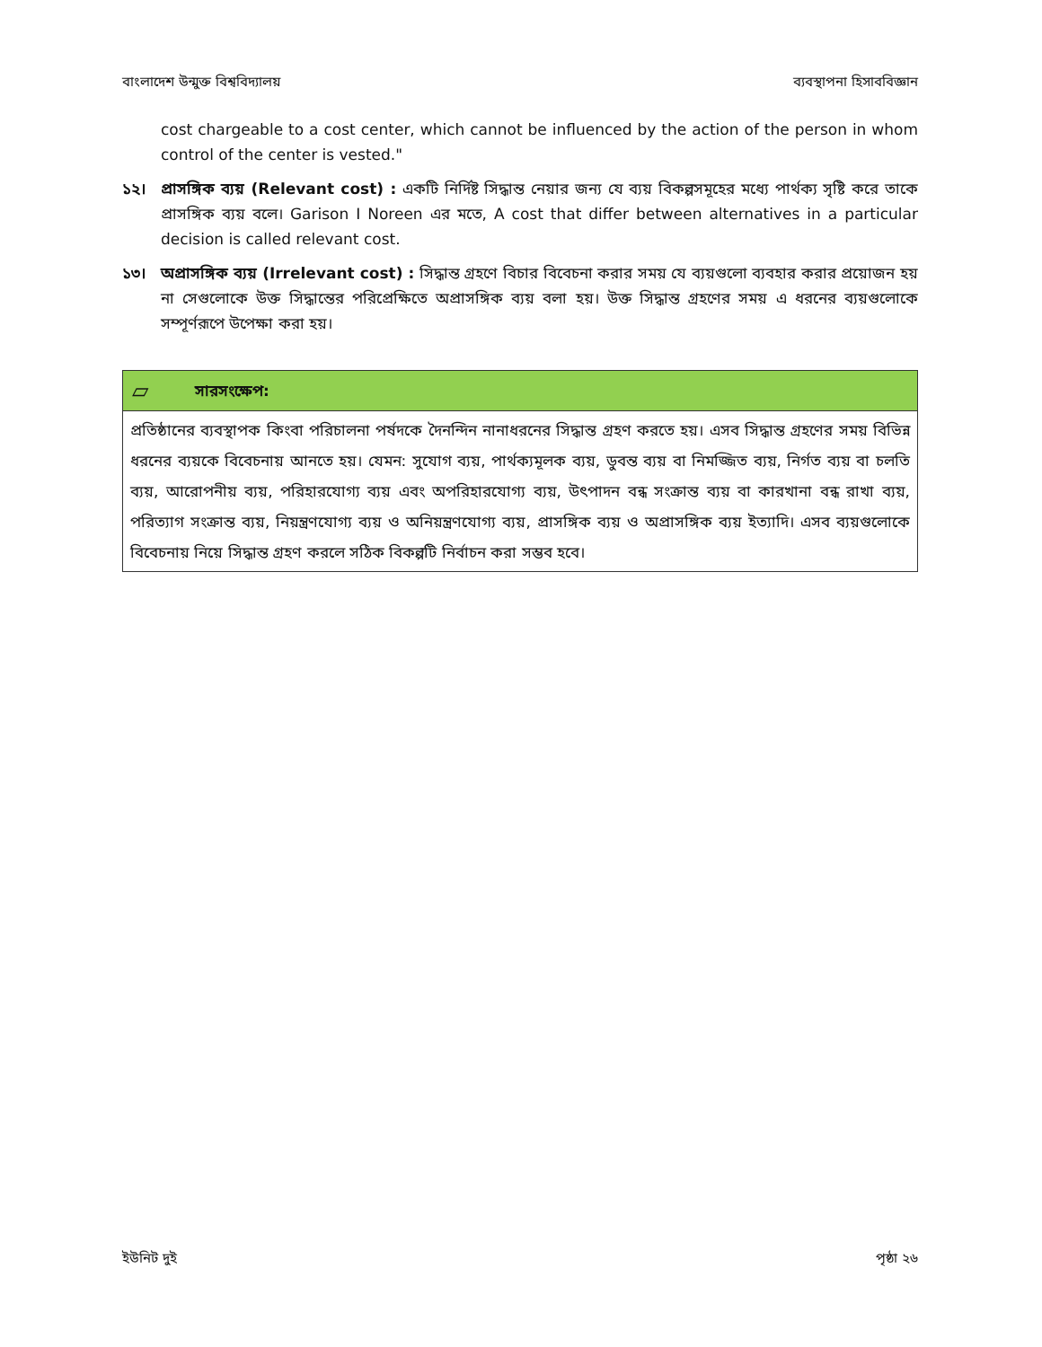বাংলাদেশ উন্মুক্ত বিশ্ববিদ্যালয় ব্যবস্থাপনা হিসাববিজ্ঞান
cost chargeable to a cost center, which cannot be influenced by the action of the person in whom control of the center is vested."
১২। প্রাসঙ্গিক ব্যয় (Relevant cost) : একটি নির্দিষ্ট সিদ্ধান্ত নেয়ার জন্য যে ব্যয় বিকল্পসমূহের মধ্যে পার্থক্য সৃষ্টি করে তাকে প্রাসঙ্গিক ব্যয় বলে। Garison I Noreen এর মতে, A cost that differ between alternatives in a particular decision is called relevant cost.
১৩। অপ্রাসঙ্গিক ব্যয় (Irrelevant cost) : সিদ্ধান্ত গ্রহণে বিচার বিবেচনা করার সময় যে ব্যয়গুলো ব্যবহার করার প্রয়োজন হয় না সেগুলোকে উক্ত সিদ্ধান্তের পরিপ্রেক্ষিতে অপ্রাসঙ্গিক ব্যয় বলা হয়। উক্ত সিদ্ধান্ত গ্রহণের সময় এ ধরনের ব্যয়গুলোকে সম্পূর্ণরূপে উপেক্ষা করা হয়।
▱ সারসংক্ষেপ:
প্রতিষ্ঠানের ব্যবস্থাপক কিংবা পরিচালনা পর্ষদকে দৈনন্দিন নানাধরনের সিদ্ধান্ত গ্রহণ করতে হয়। এসব সিদ্ধান্ত গ্রহণের সময় বিভিন্ন ধরনের ব্যয়কে বিবেচনায় আনতে হয়। যেমন: সুযোগ ব্যয়, পার্থক্যমূলক ব্যয়, ডুবন্ত ব্যয় বা নিমজ্জিত ব্যয়, নির্গত ব্যয় বা চলতি ব্যয়, আরোপনীয় ব্যয়, পরিহারযোগ্য ব্যয় এবং অপরিহারযোগ্য ব্যয়, উৎপাদন বন্ধ সংক্রান্ত ব্যয় বা কারখানা বন্ধ রাখা ব্যয়, পরিত্যাগ সংক্রান্ত ব্যয়, নিয়ন্ত্রণযোগ্য ব্যয় ও অনিয়ন্ত্রণযোগ্য ব্যয়, প্রাসঙ্গিক ব্যয় ও অপ্রাসঙ্গিক ব্যয় ইত্যাদি। এসব ব্যয়গুলোকে বিবেচনায় নিয়ে সিদ্ধান্ত গ্রহণ করলে সঠিক বিকল্পটি নির্বাচন করা সম্ভব হবে।
ইউনিট দুই পৃষ্ঠা ২৬